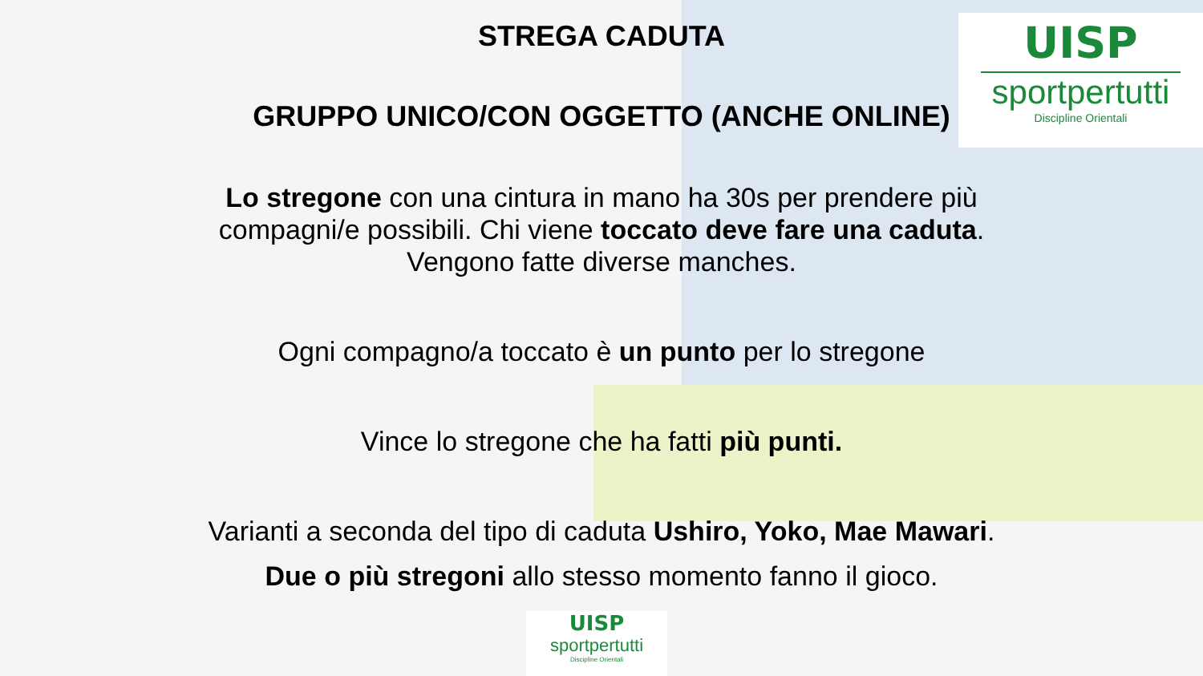UISP
sportpertutti
Discipline Orientali
STREGA CADUTA
GRUPPO UNICO/CON OGGETTO (ANCHE ONLINE)
Lo stregone con una cintura in mano ha 30s per prendere più
compagni/e possibili. Chi viene toccato deve fare una caduta.
Vengono fatte diverse manches.
Ogni compagno/a toccato è un punto per lo stregone
Vince lo stregone che ha fatti più punti.
Varianti a seconda del tipo di caduta Ushiro, Yoko, Mae Mawari.
Due o più stregoni allo stesso momento fanno il gioco.
UISP
sportpertutti
Discipline Orientali